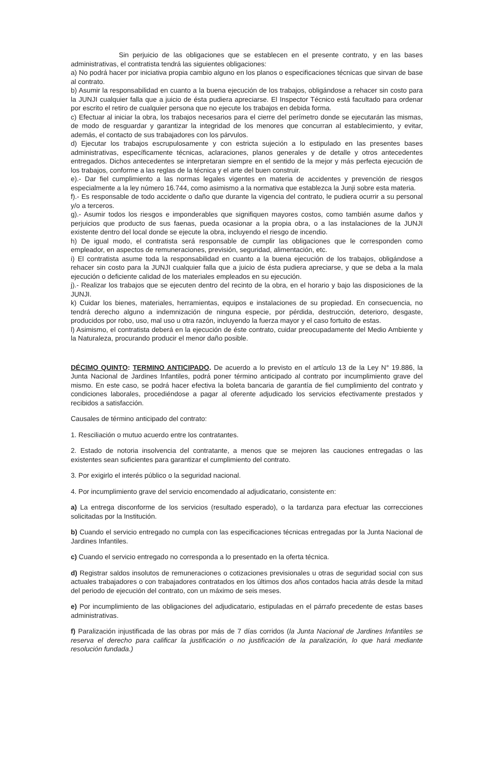Sin perjuicio de las obligaciones que se establecen en el presente contrato, y en las bases administrativas, el contratista tendrá las siguientes obligaciones:
a) No podrá hacer por iniciativa propia cambio alguno en los planos o especificaciones técnicas que sirvan de base al contrato.
b) Asumir la responsabilidad en cuanto a la buena ejecución de los trabajos, obligándose a rehacer sin costo para la JUNJI cualquier falla que a juicio de ésta pudiera apreciarse. El Inspector Técnico está facultado para ordenar por escrito el retiro de cualquier persona que no ejecute los trabajos en debida forma.
c) Efectuar al iniciar la obra, los trabajos necesarios para el cierre del perímetro donde se ejecutarán las mismas, de modo de resguardar y garantizar la integridad de los menores que concurran al establecimiento, y evitar, además, el contacto de sus trabajadores con los párvulos.
d) Ejecutar los trabajos escrupulosamente y con estricta sujeción a lo estipulado en las presentes bases administrativas, específicamente técnicas, aclaraciones, planos generales y de detalle y otros antecedentes entregados. Dichos antecedentes se interpretaran siempre en el sentido de la mejor y más perfecta ejecución de los trabajos, conforme a las reglas de la técnica y el arte del buen construir.
e).- Dar fiel cumplimiento a las normas legales vigentes en materia de accidentes y prevención de riesgos especialmente a la ley número 16.744, como asimismo a la normativa que establezca la Junji sobre esta materia.
f).- Es responsable de todo accidente o daño que durante la vigencia del contrato, le pudiera ocurrir a su personal y/o a terceros.
g).- Asumir todos los riesgos e imponderables que signifiquen mayores costos, como también asume daños y perjuicios que producto de sus faenas, pueda ocasionar a la propia obra, o a las instalaciones de la JUNJI existente dentro del local donde se ejecute la obra, incluyendo el riesgo de incendio.
h) De igual modo, el contratista será responsable de cumplir las obligaciones que le corresponden como empleador, en aspectos de remuneraciones, previsión, seguridad, alimentación, etc.
i) El contratista asume toda la responsabilidad en cuanto a la buena ejecución de los trabajos, obligándose a rehacer sin costo para la JUNJI cualquier falla que a juicio de ésta pudiera apreciarse, y que se deba a la mala ejecución o deficiente calidad de los materiales empleados en su ejecución.
j).- Realizar los trabajos que se ejecuten dentro del recinto de la obra, en el horario y bajo las disposiciones de la JUNJI.
k) Cuidar los bienes, materiales, herramientas, equipos e instalaciones de su propiedad. En consecuencia, no tendrá derecho alguno a indemnización de ninguna especie, por pérdida, destrucción, deterioro, desgaste, producidos por robo, uso, mal uso u otra razón, incluyendo la fuerza mayor y el caso fortuito de estas.
l) Asimismo, el contratista deberá en la ejecución de éste contrato, cuidar preocupadamente del Medio Ambiente y la Naturaleza, procurando producir el menor daño posible.
DÉCIMO QUINTO: TERMINO ANTICIPADO. De acuerdo a lo previsto en el artículo 13 de la Ley N° 19.886, la Junta Nacional de Jardines Infantiles, podrá poner término anticipado al contrato por incumplimiento grave del mismo. En este caso, se podrá hacer efectiva la boleta bancaria de garantía de fiel cumplimiento del contrato y condiciones laborales, procediéndose a pagar al oferente adjudicado los servicios efectivamente prestados y recibidos a satisfacción.
Causales de término anticipado del contrato:
1. Resciliación o mutuo acuerdo entre los contratantes.
2. Estado de notoria insolvencia del contratante, a menos que se mejoren las cauciones entregadas o las existentes sean suficientes para garantizar el cumplimiento del contrato.
3. Por exigirlo el interés público o la seguridad nacional.
4. Por incumplimiento grave del servicio encomendado al adjudicatario, consistente en:
a) La entrega disconforme de los servicios (resultado esperado), o la tardanza para efectuar las correcciones solicitadas por la Institución.
b) Cuando el servicio entregado no cumpla con las especificaciones técnicas entregadas por la Junta Nacional de Jardines Infantiles.
c) Cuando el servicio entregado no corresponda a lo presentado en la oferta técnica.
d) Registrar saldos insolutos de remuneraciones o cotizaciones previsionales u otras de seguridad social con sus actuales trabajadores o con trabajadores contratados en los últimos dos años contados hacia atrás desde la mitad del periodo de ejecución del contrato, con un máximo de seis meses.
e) Por incumplimiento de las obligaciones del adjudicatario, estipuladas en el párrafo precedente de estas bases administrativas.
f) Paralización injustificada de las obras por más de 7 días corridos (la Junta Nacional de Jardines Infantiles se reserva el derecho para calificar la justificación o no justificación de la paralización, lo que hará mediante resolución fundada.)